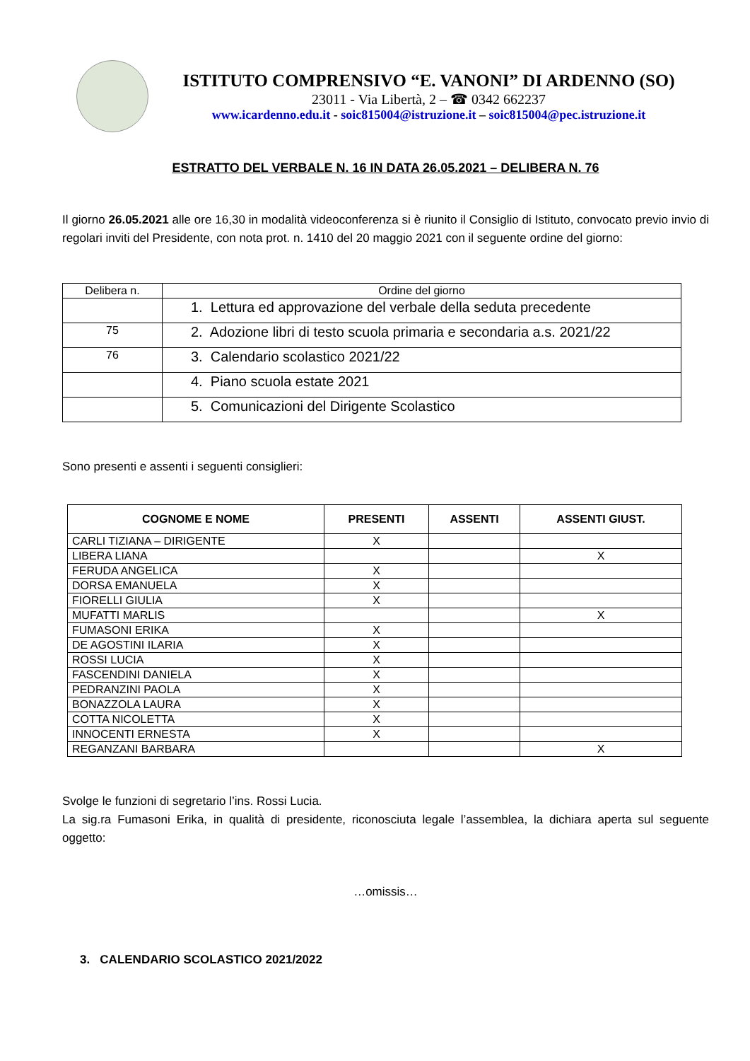ISTITUTO COMPRENSIVO “E. VANONI” DI ARDENNO (SO)
23011 - Via Libertà, 2 – ☎ 0342 662237
www.icardenno.edu.it - soic815004@istruzione.it – soic815004@pec.istruzione.it
ESTRATTO DEL VERBALE N. 16 IN DATA 26.05.2021 – DELIBERA N. 76
Il giorno 26.05.2021 alle ore 16,30 in modalità videoconferenza si è riunito il Consiglio di Istituto, convocato previo invio di regolari inviti del Presidente, con nota prot. n. 1410 del 20 maggio 2021 con il seguente ordine del giorno:
| Delibera n. | Ordine del giorno |
| --- | --- |
| | 1. Lettura ed approvazione del verbale della seduta precedente |
| 75 | 2. Adozione libri di testo scuola primaria e secondaria a.s. 2021/22 |
| 76 | 3. Calendario scolastico 2021/22 |
| | 4. Piano scuola estate 2021 |
| | 5. Comunicazioni del Dirigente Scolastico |
Sono presenti e assenti i seguenti consiglieri:
| COGNOME E NOME | PRESENTI | ASSENTI | ASSENTI GIUST. |
| --- | --- | --- | --- |
| CARLI TIZIANA – DIRIGENTE | X | | |
| LIBERA LIANA | | | X |
| FERUDA ANGELICA | X | | |
| DORSA EMANUELA | X | | |
| FIORELLI GIULIA | X | | |
| MUFATTI MARLIS | | | X |
| FUMASONI ERIKA | X | | |
| DE AGOSTINI ILARIA | X | | |
| ROSSI LUCIA | X | | |
| FASCENDINI DANIELA | X | | |
| PEDRANZINI PAOLA | X | | |
| BONAZZOLA LAURA | X | | |
| COTTA NICOLETTA | X | | |
| INNOCENTI ERNESTA | X | | |
| REGANZANI BARBARA | | | X |
Svolge le funzioni di segretario l’ins. Rossi Lucia.
La sig.ra Fumasoni Erika, in qualità di presidente, riconosciuta legale l’assemblea, la dichiara aperta sul seguente oggetto:
…omissis…
3. CALENDARIO SCOLASTICO 2021/2022